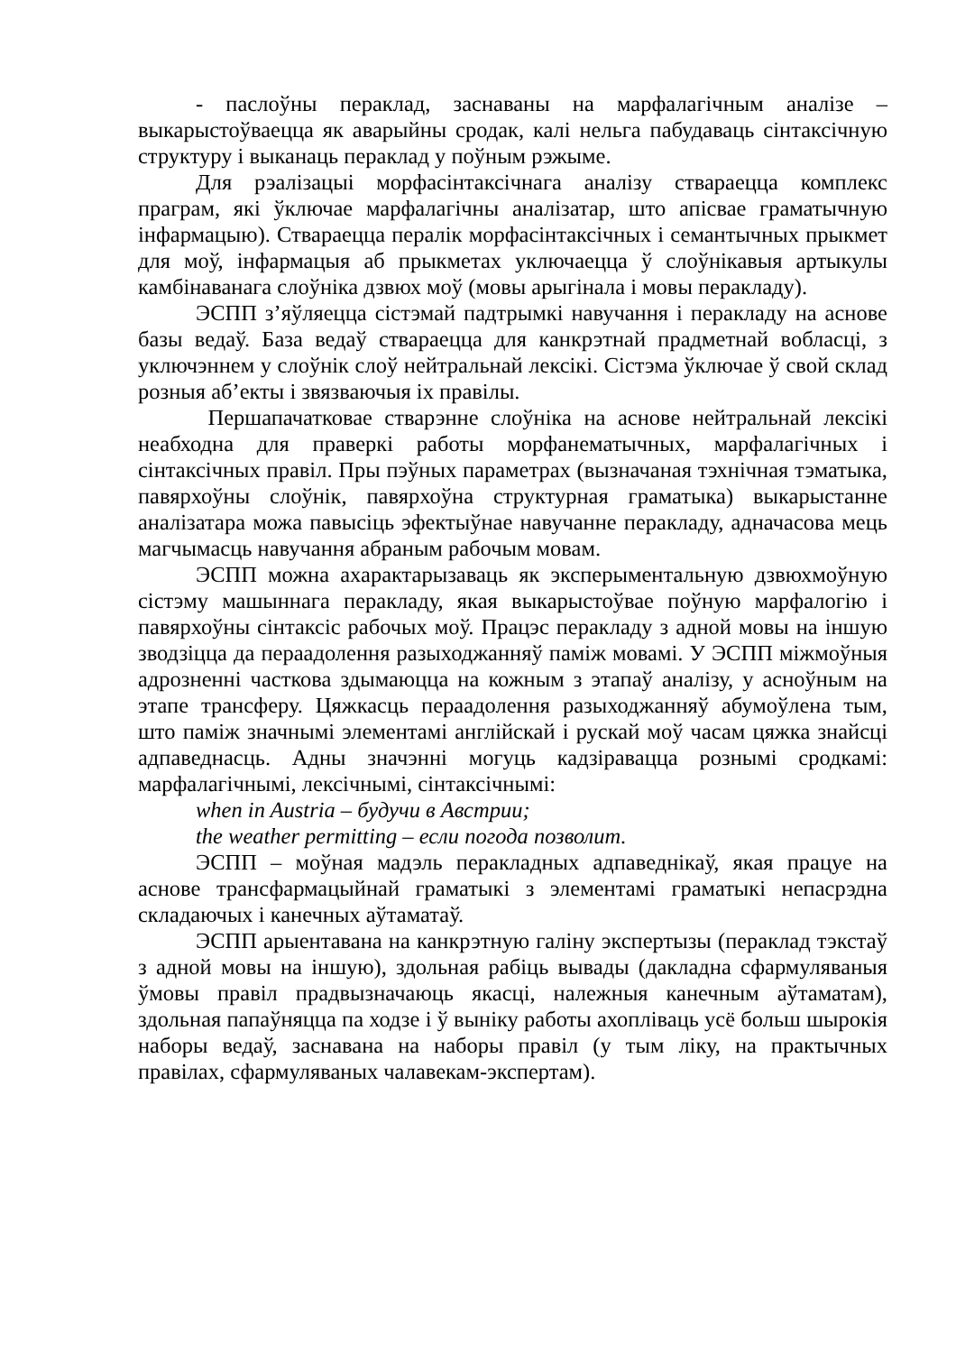- паслоўны пераклад, заснаваны на марфалагічным аналізе – выкарыстоўваецца як аварыйны сродак, калі нельга пабудаваць сінтаксічную структуру і выканаць пераклад у поўным рэжыме.
Для рэалізацыі морфасінтаксічнага аналізу ствараецца комплекс праграм, які ўключае марфалагічны аналізатар, што апісвае граматычную інфармацыю). Ствараецца пералік морфасінтаксічных і семантычных прыкмет для моў, інфармацыя аб прыкметах уключаецца ў слоўнікавыя артыкулы камбінаванага слоўніка дзвюх моў (мовы арыгінала і мовы перакладу).
ЭСПП з’яўляецца сістэмай падтрымкі навучання і перакладу на аснове базы ведаў. База ведаў ствараецца для канкрэтнай прадметнай вобласці, з уключэннем у слоўнік слоў нейтральнай лексікі. Сістэма ўключае ў свой склад розныя аб’екты і звязваючыя іх правілы.
Першапачатковае стварэнне слоўніка на аснове нейтральнай лексікі неабходна для праверкі работы морфанематычных, марфалагічных і сінтаксічных правіл. Пры пэўных параметрах (вызначаная тэхнічная тэматыка, павярхоўны слоўнік, павярхоўна структурная граматыка) выкарыстанне аналізатара можа павысіць эфектыўнае навучанне перакладу, адначасова мець магчымасць навучання абраным рабочым мовам.
ЭСПП можна ахарактарызаваць як эксперыментальную дзвюхмоўную сістэму машыннага перакладу, якая выкарыстоўвае поўную марфалогію і павярхоўны сінтаксіс рабочых моў. Працэс перакладу з адной мовы на іншую зводзіцца да пераадолення разыходжанняў паміж мовамі. У ЭСПП міжмоўныя адрозненні часткова здымаюцца на кожным з этапаў аналізу, у асноўным на этапе трансферу. Цяжкасць пераадолення разыходжанняў абумоўлена тым, што паміж значнымі элементамі англійскай і рускай моў часам цяжка знайсці адпаведнасць. Адны значэнні могуць кадзіравацца рознымі сродкамі: марфалагічнымі, лексічнымі, сінтаксічнымі:
when in Austria – будучи в Австрии;
the weather permitting – если погода позволит.
ЭСПП – моўная мадэль перакладных адпаведнікаў, якая працуе на аснове трансфармацыйнай граматыкі з элементамі граматыкі непасрэдна складаючых і канечных аўтаматаў.
ЭСПП арыентавана на канкрэтную галіну экспертызы (пераклад тэкстаў з адной мовы на іншую), здольная рабіць вывады (дакладна сфармуляваныя ўмовы правіл прадвызначаюць якасці, належныя канечным аўтаматам), здольная папаўняцца па ходзе і ў выніку работы ахопліваць усё больш шырокія наборы ведаў, заснавана на наборы правіл (у тым ліку, на практычных правілах, сфармуляваных чалавекам-экспертам).